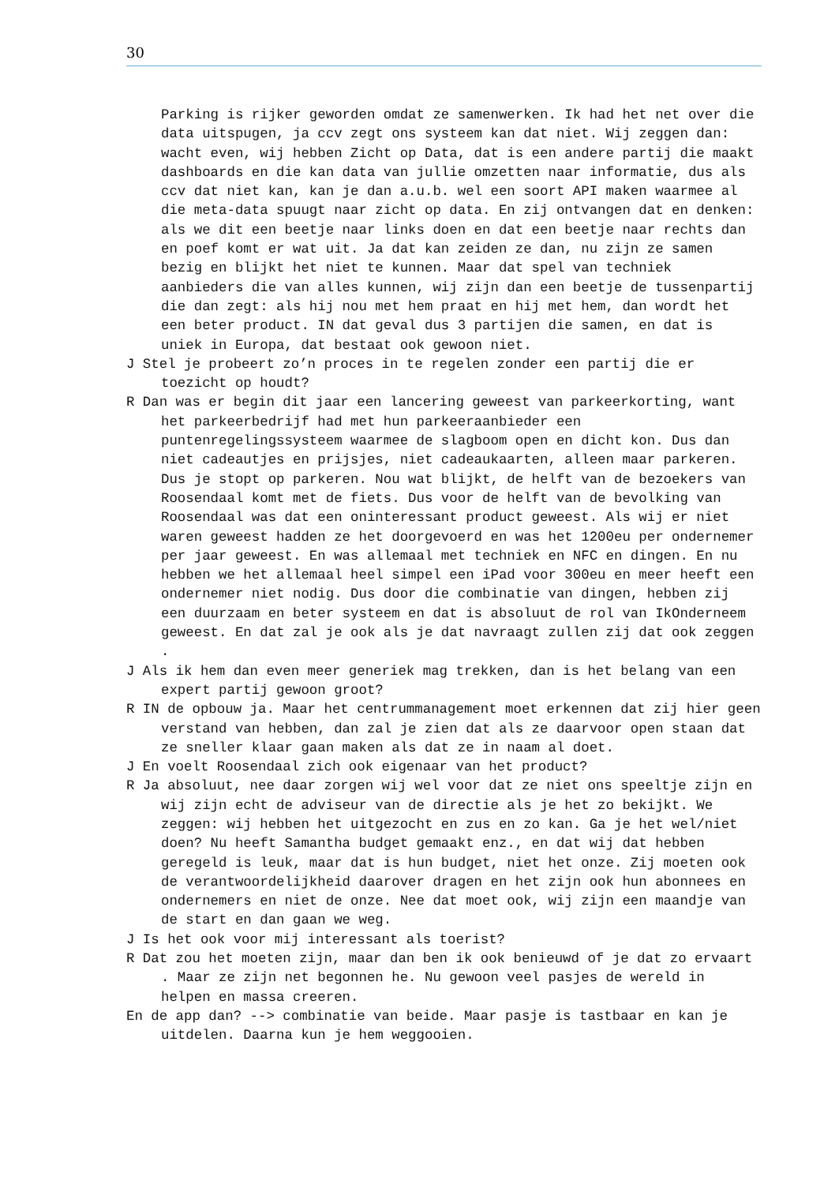30
Parking is rijker geworden omdat ze samenwerken. Ik had het net over die data uitspugen, ja ccv zegt ons systeem kan dat niet. Wij zeggen dan: wacht even, wij hebben Zicht op Data, dat is een andere partij die maakt dashboards en die kan data van jullie omzetten naar informatie, dus als ccv dat niet kan, kan je dan a.u.b. wel een soort API maken waarmee al die meta-data spuugt naar zicht op data. En zij ontvangen dat en denken: als we dit een beetje naar links doen en dat een beetje naar rechts dan en poef komt er wat uit. Ja dat kan zeiden ze dan, nu zijn ze samen bezig en blijkt het niet te kunnen. Maar dat spel van techniek aanbieders die van alles kunnen, wij zijn dan een beetje de tussenpartij die dan zegt: als hij nou met hem praat en hij met hem, dan wordt het een beter product. IN dat geval dus 3 partijen die samen, en dat is uniek in Europa, dat bestaat ook gewoon niet.
J Stel je probeert zo’n proces in te regelen zonder een partij die er toezicht op houdt?
R Dan was er begin dit jaar een lancering geweest van parkeerkorting, want het parkeerbedrijf had met hun parkeeraanbieder een puntenregelingssysteem waarmee de slagboom open en dicht kon. Dus dan niet cadeautjes en prijsjes, niet cadeaukaarten, alleen maar parkeren. Dus je stopt op parkeren. Nou wat blijkt, de helft van de bezoekers van Roosendaal komt met de fiets. Dus voor de helft van de bevolking van Roosendaal was dat een oninteressant product geweest. Als wij er niet waren geweest hadden ze het doorgevoerd en was het 1200eu per ondernemer per jaar geweest. En was allemaal met techniek en NFC en dingen. En nu hebben we het allemaal heel simpel een iPad voor 300eu en meer heeft een ondernemer niet nodig. Dus door die combinatie van dingen, hebben zij een duurzaam en beter systeem en dat is absoluut de rol van IkOnderneem geweest. En dat zal je ook als je dat navraagt zullen zij dat ook zeggen .
J Als ik hem dan even meer generiek mag trekken, dan is het belang van een expert partij gewoon groot?
R IN de opbouw ja. Maar het centrummanagement moet erkennen dat zij hier geen verstand van hebben, dan zal je zien dat als ze daarvoor open staan dat ze sneller klaar gaan maken als dat ze in naam al doet.
J En voelt Roosendaal zich ook eigenaar van het product?
R Ja absoluut, nee daar zorgen wij wel voor dat ze niet ons speeltje zijn en wij zijn echt de adviseur van de directie als je het zo bekijkt. We zeggen: wij hebben het uitgezocht en zus en zo kan. Ga je het wel/niet doen? Nu heeft Samantha budget gemaakt enz., en dat wij dat hebben geregeld is leuk, maar dat is hun budget, niet het onze. Zij moeten ook de verantwoordelijkheid daarover dragen en het zijn ook hun abonnees en ondernemers en niet de onze. Nee dat moet ook, wij zijn een maandje van de start en dan gaan we weg.
J Is het ook voor mij interessant als toerist?
R Dat zou het moeten zijn, maar dan ben ik ook benieuwd of je dat zo ervaart . Maar ze zijn net begonnen he. Nu gewoon veel pasjes de wereld in helpen en massa creeren.
En de app dan? --> combinatie van beide. Maar pasje is tastbaar en kan je uitdelen. Daarna kun je hem weggooien.